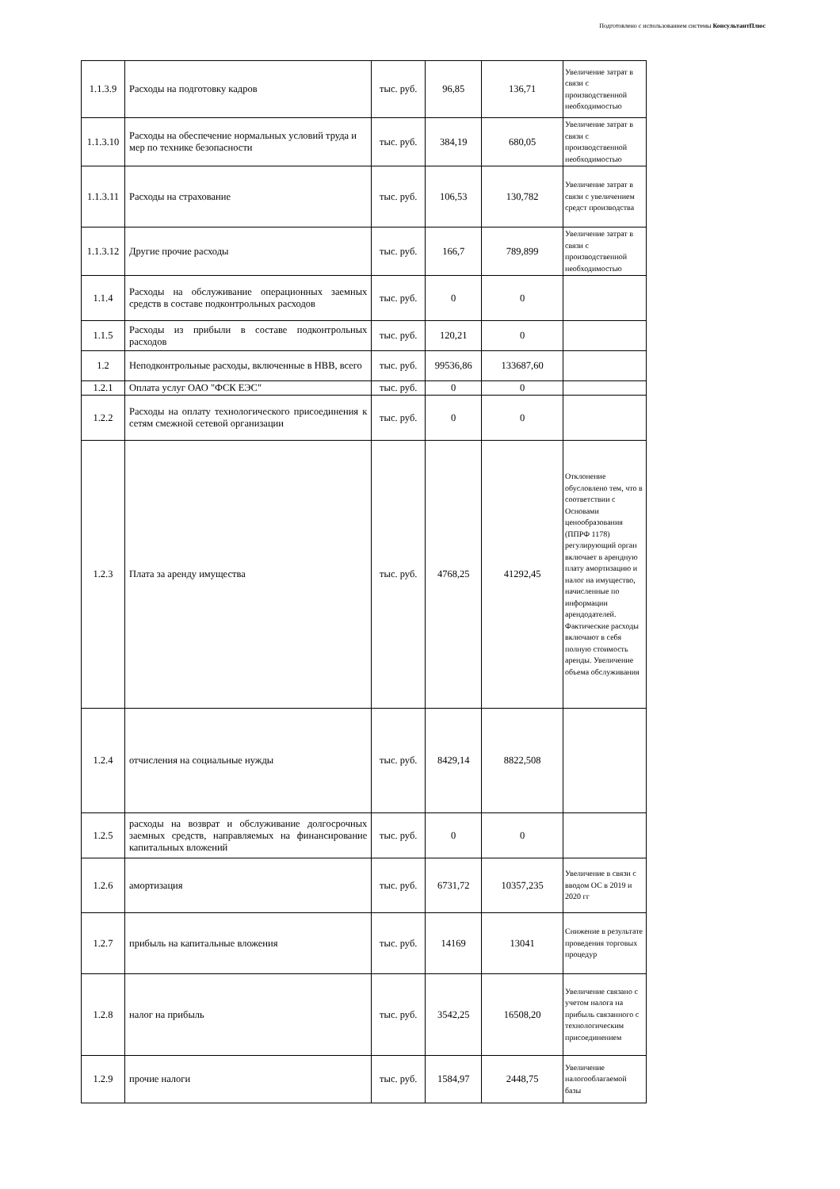Подготовлено с использованием системы КонсультантПлюс
| 1.1.3.9 | Расходы на подготовку кадров | тыс. руб. | 96,85 | 136,71 | Увеличение затрат в связи с производственной необходимостью |
| 1.1.3.10 | Расходы на обеспечение нормальных условий труда и мер по технике безопасности | тыс. руб. | 384,19 | 680,05 | Увеличение затрат в связи с производственной необходимостью |
| 1.1.3.11 | Расходы на страхование | тыс. руб. | 106,53 | 130,782 | Увеличение затрат в связи с увеличением средст производства |
| 1.1.3.12 | Другие прочие расходы | тыс. руб. | 166,7 | 789,899 | Увеличение затрат в связи с производственной необходимостью |
| 1.1.4 | Расходы на обслуживание операционных заемных средств в составе подконтрольных расходов | тыс. руб. | 0 | 0 | |
| 1.1.5 | Расходы из прибыли в составе подконтрольных расходов | тыс. руб. | 120,21 | 0 | |
| 1.2 | Неподконтрольные расходы, включенные в НВВ, всего | тыс. руб. | 99536,86 | 133687,60 | |
| 1.2.1 | Оплата услуг ОАО "ФСК ЕЭС" | тыс. руб. | 0 | 0 | |
| 1.2.2 | Расходы на оплату технологического присоединения к сетям смежной сетевой организации | тыс. руб. | 0 | 0 | |
| 1.2.3 | Плата за аренду имущества | тыс. руб. | 4768,25 | 41292,45 | Отклонение обусловлено тем, что в соответствии с Основами ценообразования (ППРФ 1178) регулирующий орган включает в арендную плату амортизацию и налог на имущество, начисленные по информации арендодателей. Фактические расходы включают в себя полную стоимость аренды. Увеличение объема обслуживания |
| 1.2.4 | отчисления на социальные нужды | тыс. руб. | 8429,14 | 8822,508 | |
| 1.2.5 | расходы на возврат и обслуживание долгосрочных заемных средств, направляемых на финансирование капитальных вложений | тыс. руб. | 0 | 0 | |
| 1.2.6 | амортизация | тыс. руб. | 6731,72 | 10357,235 | Увеличение в связи с вводом ОС в 2019 и 2020 гг |
| 1.2.7 | прибыль на капитальные вложения | тыс. руб. | 14169 | 13041 | Снижение в результате проведения торговых процедур |
| 1.2.8 | налог на прибыль | тыс. руб. | 3542,25 | 16508,20 | Увеличение связано с учетом налога на прибыль связанного с технологическим присоединением |
| 1.2.9 | прочие налоги | тыс. руб. | 1584,97 | 2448,75 | Увеличение налогооблагаемой базы |